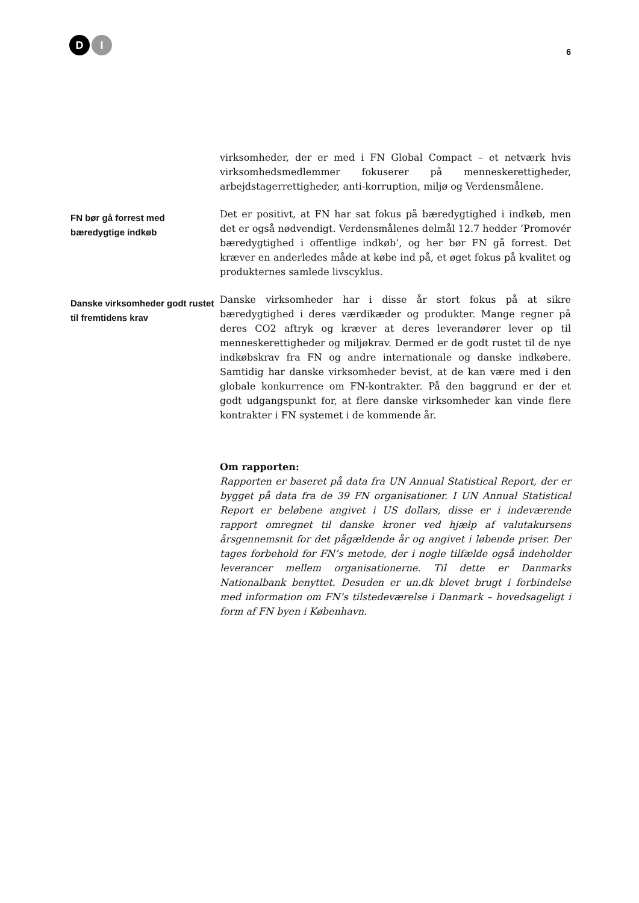D I
6
virksomheder, der er med i FN Global Compact – et netværk hvis virksomhedsmedlemmer fokuserer på menneskerettigheder, arbejdstagerrettigheder, anti-korruption, miljø og Verdensmålene.
FN bør gå forrest med bæredygtige indkøb
Det er positivt, at FN har sat fokus på bæredygtighed i indkøb, men det er også nødvendigt. Verdensmålenes delmål 12.7 hedder ’Promovér bæredygtighed i offentlige indkøb’, og her bør FN gå forrest. Det kræver en anderledes måde at købe ind på, et øget fokus på kvalitet og produkternes samlede livscyklus.
Danske virksomheder godt rustet til fremtidens krav
Danske virksomheder har i disse år stort fokus på at sikre bæredygtighed i deres værdikæder og produkter. Mange regner på deres CO2 aftryk og kræver at deres leverandører lever op til menneskerettigheder og miljøkrav. Dermed er de godt rustet til de nye indkøbskrav fra FN og andre internationale og danske indkøbere. Samtidig har danske virksomheder bevist, at de kan være med i den globale konkurrence om FN-kontrakter. På den baggrund er der et godt udgangspunkt for, at flere danske virksomheder kan vinde flere kontrakter i FN systemet i de kommende år.
Om rapporten:
Rapporten er baseret på data fra UN Annual Statistical Report, der er bygget på data fra de 39 FN organisationer. I UN Annual Statistical Report er beløbene angivet i US dollars, disse er i indeværende rapport omregnet til danske kroner ved hjælp af valutakursens årsgennemsnit for det pågældende år og angivet i løbende priser. Der tages forbehold for FN’s metode, der i nogle tilfælde også indeholder leverancer mellem organisationerne. Til dette er Danmarks Nationalbank benyttet. Desuden er un.dk blevet brugt i forbindelse med information om FN’s tilstedeværelse i Danmark – hovedsageligt i form af FN byen i København.